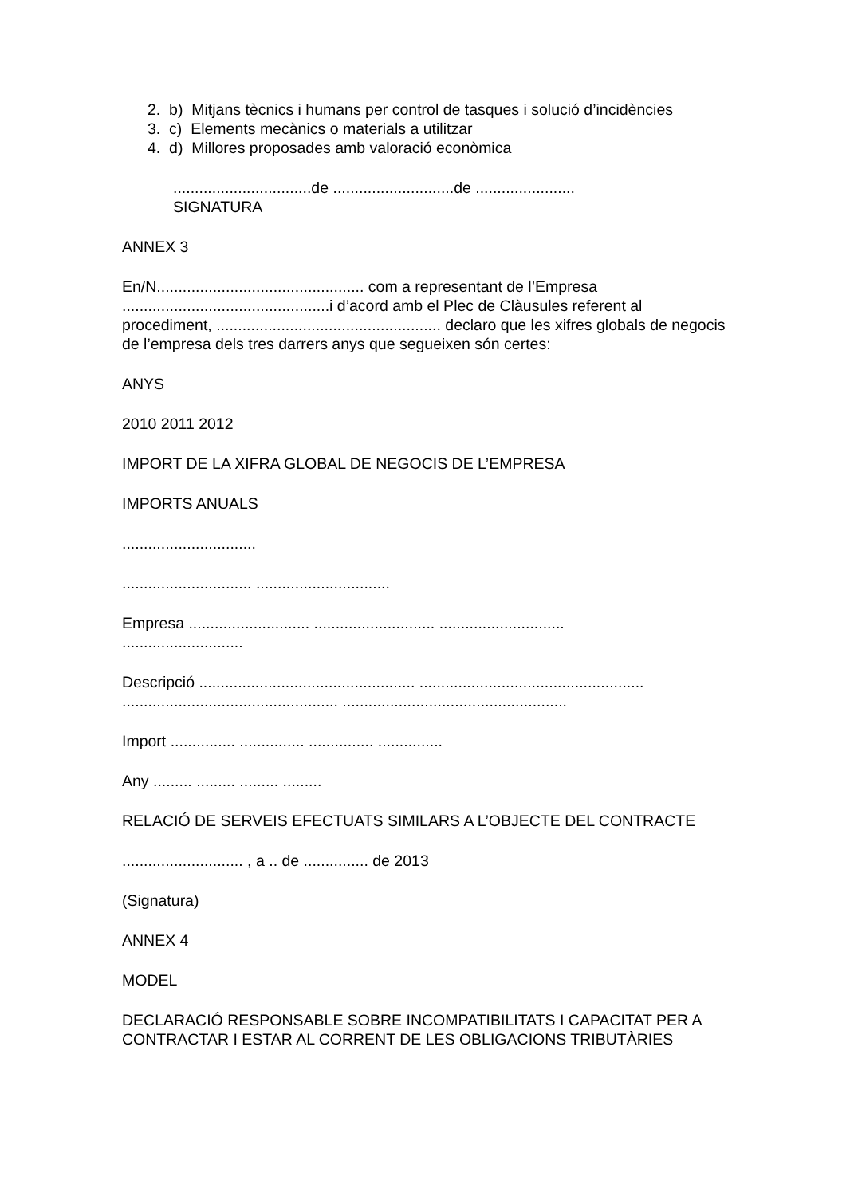2. b) Mitjans tècnics i humans per control de tasques i solució d’incidències
3. c) Elements mecànics o materials a utilitzar
4. d) Millores proposades amb valoració econòmica
................................de ............................de .......................
SIGNATURA
ANNEX 3
En/N................................................ com a representant de l’Empresa ................................................i d’acord amb el Plec de Clàusules referent al procediment, .................................................... declaro que les xifres globals de negocis de l’empresa dels tres darrers anys que segueixen són certes:
ANYS
2010 2011 2012
IMPORT DE LA XIFRA GLOBAL DE NEGOCIS DE L’EMPRESA
IMPORTS ANUALS
...............................
.............................. ...............................
Empresa ............................ ............................ .............................
............................
Descripció .................................................. ....................................................
.................................................. ....................................................
Import ............... ............... ............... ...............
Any ......... ......... ......... .........
RELACIÓ DE SERVEIS EFECTUATS SIMILARS A L’OBJECTE DEL CONTRACTE
............................ , a .. de ............... de 2013
(Signatura)
ANNEX 4
MODEL
DECLARACIÓ RESPONSABLE SOBRE INCOMPATIBILITATS I CAPACITAT PER A CONTRACTAR I ESTAR AL CORRENT DE LES OBLIGACIONS TRIBUTÀRIES